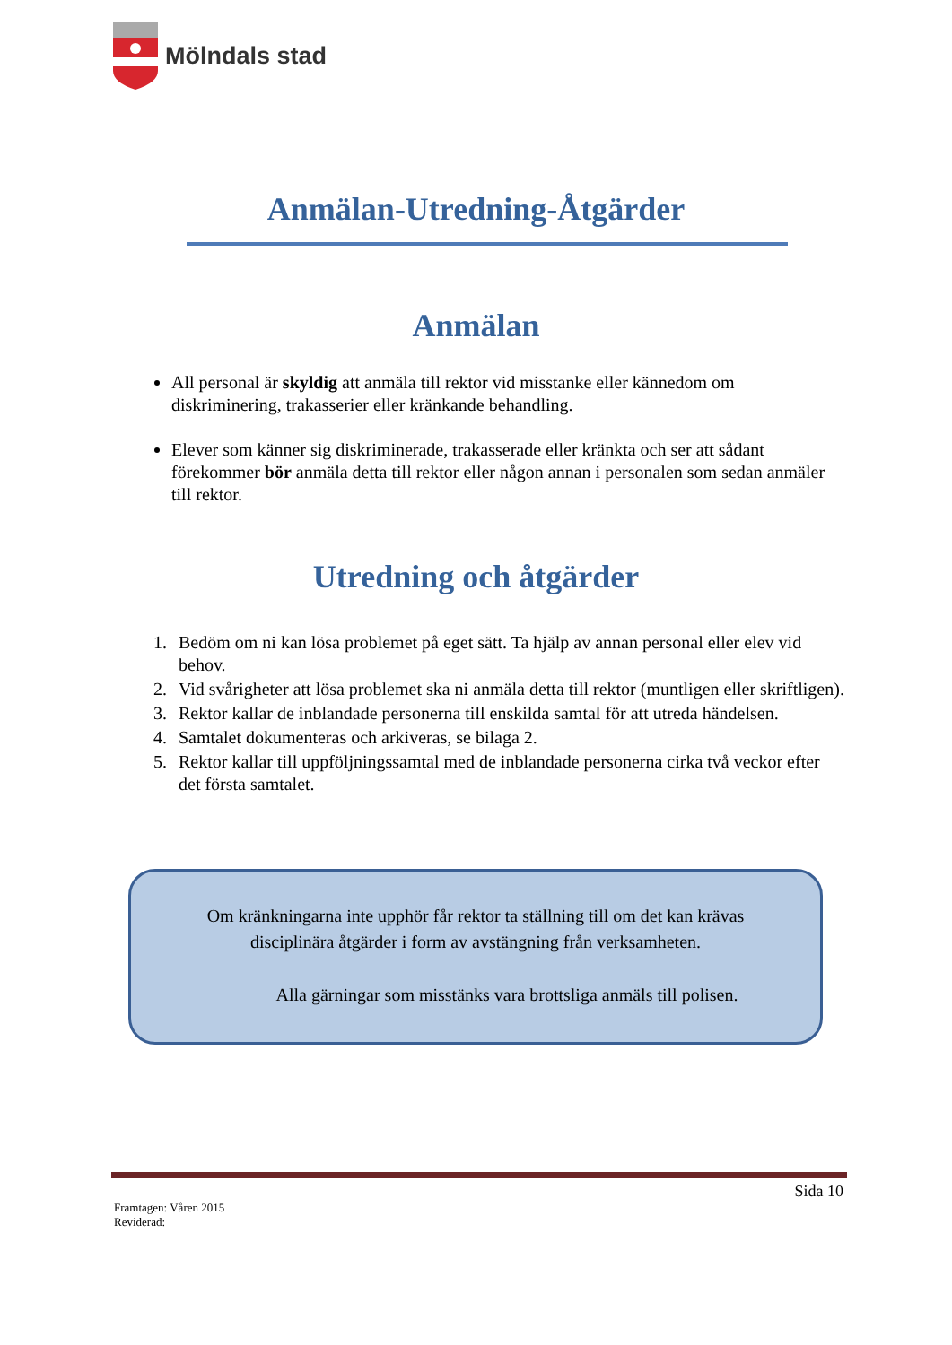Mölndals stad
Anmälan-Utredning-Åtgärder
Anmälan
All personal är skyldig att anmäla till rektor vid misstanke eller kännedom om diskriminering, trakasserier eller kränkande behandling.
Elever som känner sig diskriminerade, trakasserade eller kränkta och ser att sådant förekommer bör anmäla detta till rektor eller någon annan i personalen som sedan anmäler till rektor.
Utredning och åtgärder
1. Bedöm om ni kan lösa problemet på eget sätt. Ta hjälp av annan personal eller elev vid behov.
2. Vid svårigheter att lösa problemet ska ni anmäla detta till rektor (muntligen eller skriftligen).
3. Rektor kallar de inblandade personerna till enskilda samtal för att utreda händelsen.
4. Samtalet dokumenteras och arkiveras, se bilaga 2.
5. Rektor kallar till uppföljningssamtal med de inblandade personerna cirka två veckor efter det första samtalet.
Om kränkningarna inte upphör får rektor ta ställning till om det kan krävas
disciplinära åtgärder i form av avstängning från verksamheten.
Alla gärningar som misstänks vara brottsliga anmäls till polisen.
Sida 10
Framtagen: Våren 2015
Reviderad: